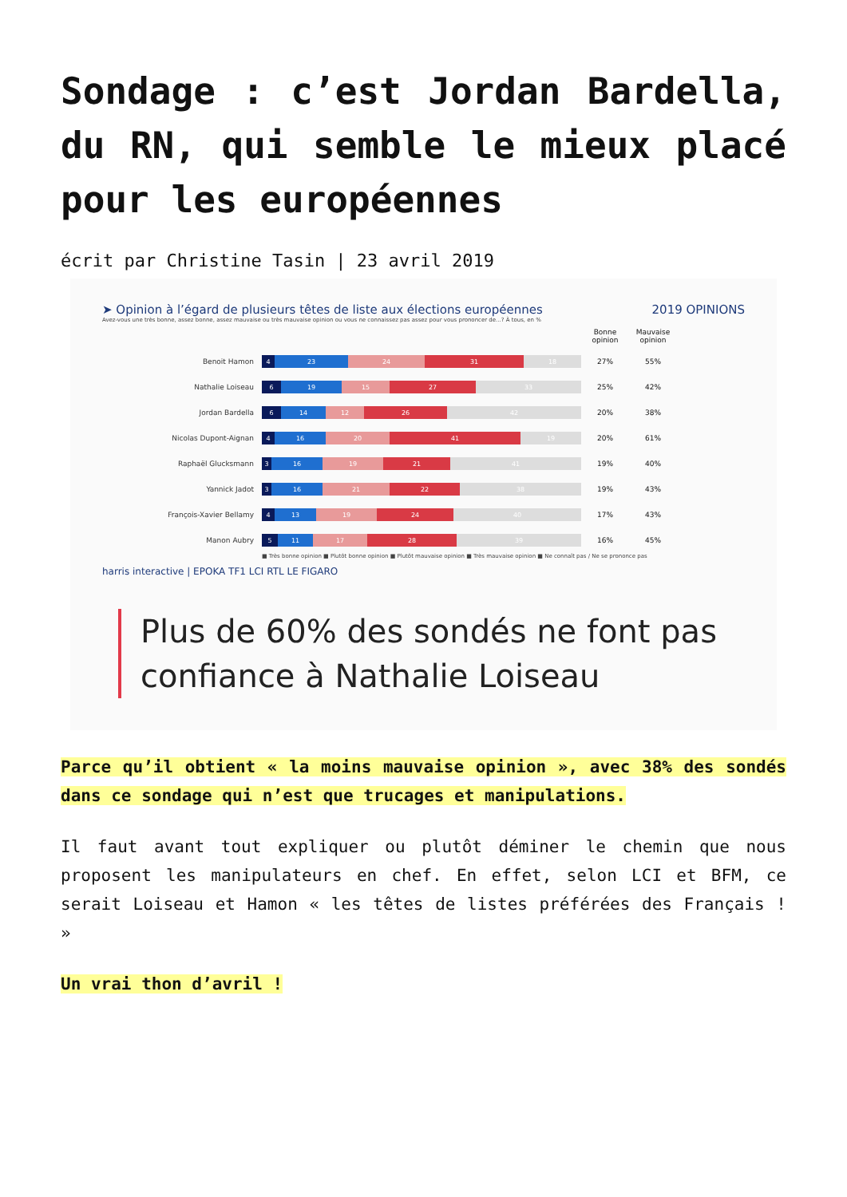Sondage : c’est Jordan Bardella, du RN, qui semble le mieux placé pour les européennes
écrit par Christine Tasin | 23 avril 2019
➤ Opinion à l’égard de plusieurs têtes de liste aux élections européennes 2019 OPINIONS
Avez-vous une très bonne, assez bonne, assez mauvaise ou très mauvaise opinion ou vous ne connaissez pas assez pour vous prononcer de...? À tous, en %
Bonne opinion Mauvaise opinion
Benoit Hamon 4 23 24 31 18 27% 55%
Nathalie Loiseau 6 19 15 27 33 25% 42%
Jordan Bardella 6 14 12 26 42 20% 38%
Nicolas Dupont-Aignan 4 16 20 41 19 20% 61%
Raphaël Glucksmann 3 16 19 21 41 19% 40%
Yannick Jadot 3 16 21 22 38 19% 43%
François-Xavier Bellamy 4 13 19 24 40 17% 43%
Manon Aubry 5 11 17 28 39 16% 45%
■ Très bonne opinion ■ Plutôt bonne opinion ■ Plutôt mauvaise opinion ■ Très mauvaise opinion ■ Ne connaît pas / Ne se prononce pas
harris interactive | EPOKA TF1 LCI RTL LE FIGARO
Plus de 60% des sondés ne font pas confiance à Nathalie Loiseau
Parce qu’il obtient « la moins mauvaise opinion », avec 38% des sondés dans ce sondage qui n’est que trucages et manipulations.
Il faut avant tout expliquer ou plutôt déminer le chemin que nous proposent les manipulateurs en chef. En effet, selon LCI et BFM, ce serait Loiseau et Hamon « les têtes de listes préférées des Français ! »
Un vrai thon d’avril !